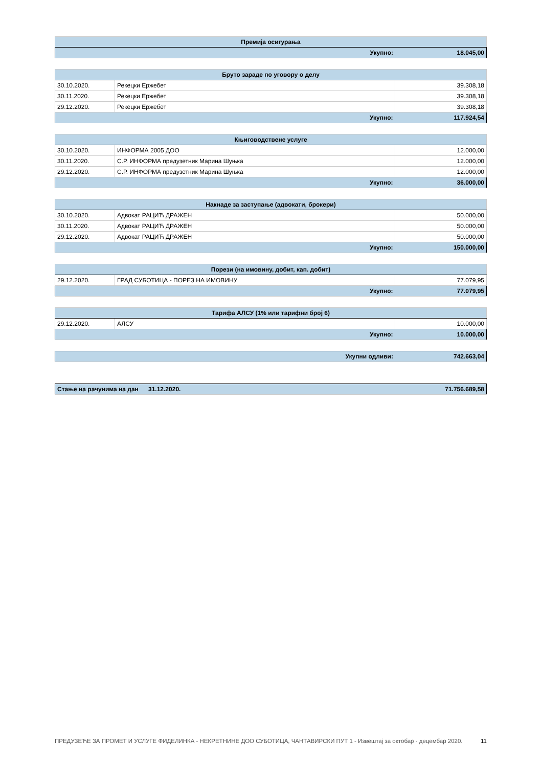| Премија осигурања | |
| --- | --- |
| Укупно: | 18.045,00 |
| Бруто зараде по уговору о делу | | |
| --- | --- | --- |
| 30.10.2020. | Рекецки Ержебет | 39.308,18 |
| 30.11.2020. | Рекецки Ержебет | 39.308,18 |
| 29.12.2020. | Рекецки Ержебет | 39.308,18 |
| Укупно: | | 117.924,54 |
| Књиговодствене услуге | | |
| --- | --- | --- |
| 30.10.2020. | ИНФОРМА 2005 ДОО | 12.000,00 |
| 30.11.2020. | С.Р. ИНФОРМА предузетник Марина Шуњка | 12.000,00 |
| 29.12.2020. | С.Р. ИНФОРМА предузетник Марина Шуњка | 12.000,00 |
| Укупно: | | 36.000,00 |
| Накнаде за заступање (адвокати, брокери) | | |
| --- | --- | --- |
| 30.10.2020. | Адвокат РАЦИЋ ДРАЖЕН | 50.000,00 |
| 30.11.2020. | Адвокат РАЦИЋ ДРАЖЕН | 50.000,00 |
| 29.12.2020. | Адвокат РАЦИЋ ДРАЖЕН | 50.000,00 |
| Укупно: | | 150.000,00 |
| Порези (на имовину, добит, кап. добит) | | |
| --- | --- | --- |
| 29.12.2020. | ГРАД СУБОТИЦА - ПОРЕЗ НА ИМОВИНУ | 77.079,95 |
| Укупно: | | 77.079,95 |
| Тарифа АЛСУ (1% или тарифни број 6) | | |
| --- | --- | --- |
| 29.12.2020. | АЛСУ | 10.000,00 |
| Укупно: | | 10.000,00 |
| Укупни одливи: | 742.663,04 |
| Стање на рачунима на дан | 31.12.2020. | 71.756.689,58 |
ПРЕДУЗЕЋЕ ЗА ПРОМЕТ И УСЛУГЕ ФИДЕЛИНКА - НЕКРЕТНИНЕ ДОО СУБОТИЦА, ЧАНТАВИРСКИ ПУТ 1 - Извештај за октобар - децембар 2020. 11